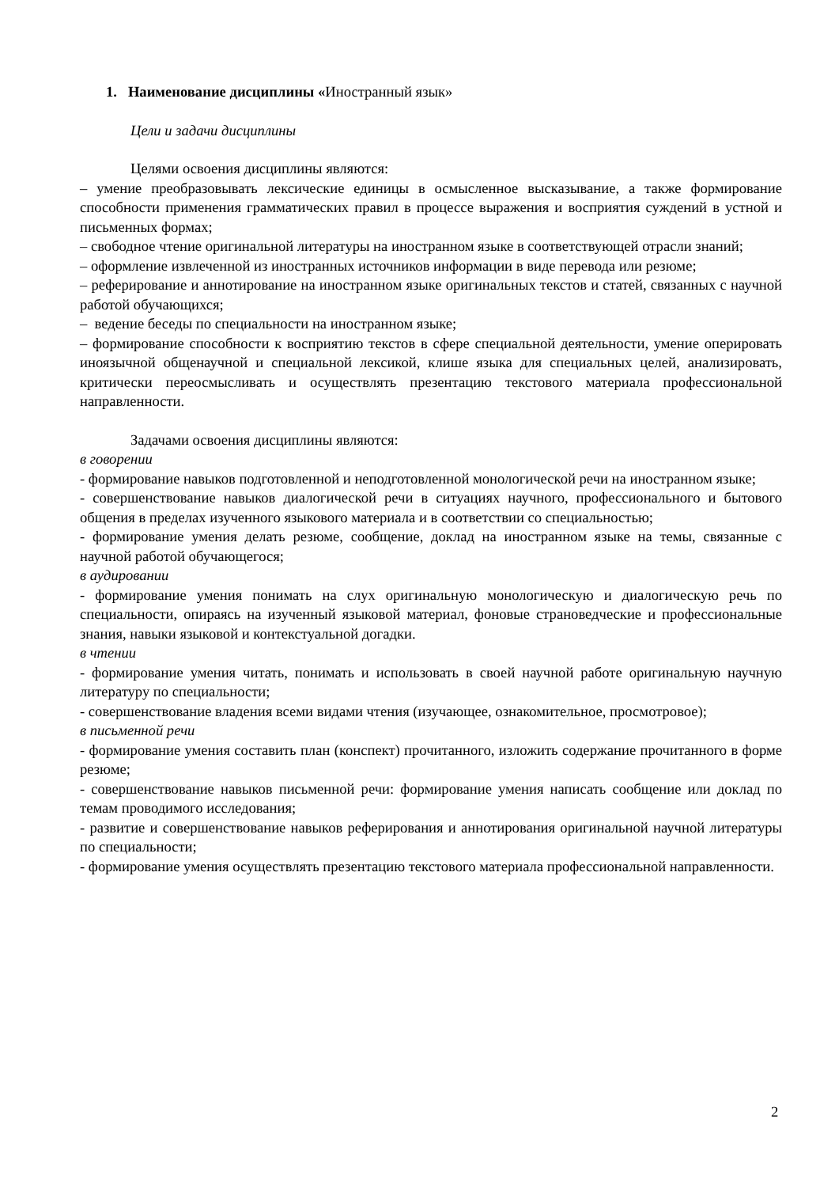1. Наименование дисциплины «Иностранный язык»
Цели и задачи дисциплины
Целями освоения дисциплины являются:
– умение преобразовывать лексические единицы в осмысленное высказывание, а также формирование способности применения грамматических правил в процессе выражения и восприятия суждений в устной и письменных формах;
– свободное чтение оригинальной литературы на иностранном языке в соответствующей отрасли знаний;
– оформление извлеченной из иностранных источников информации в виде перевода или резюме;
– реферирование и аннотирование на иностранном языке оригинальных текстов и статей, связанных с научной работой обучающихся;
– ведение беседы по специальности на иностранном языке;
– формирование способности к восприятию текстов в сфере специальной деятельности, умение оперировать иноязычной общенаучной и специальной лексикой, клише языка для специальных целей, анализировать, критически переосмысливать и осуществлять презентацию текстового материала профессиональной направленности.
Задачами освоения дисциплины являются:
в говорении
- формирование навыков подготовленной и неподготовленной монологической речи на иностранном языке;
- совершенствование навыков диалогической речи в ситуациях научного, профессионального и бытового общения в пределах изученного языкового материала и в соответствии со специальностью;
- формирование умения делать резюме, сообщение, доклад на иностранном языке на темы, связанные с научной работой обучающегося;
в аудировании
- формирование умения понимать на слух оригинальную монологическую и диалогическую речь по специальности, опираясь на изученный языковой материал, фоновые страноведческие и профессиональные знания, навыки языковой и контекстуальной догадки.
в чтении
- формирование умения читать, понимать и использовать в своей научной работе оригинальную научную литературу по специальности;
- совершенствование владения всеми видами чтения (изучающее, ознакомительное, просмотровое);
в письменной речи
- формирование умения составить план (конспект) прочитанного, изложить содержание прочитанного в форме резюме;
- совершенствование навыков письменной речи: формирование умения написать сообщение или доклад по темам проводимого исследования;
- развитие и совершенствование навыков реферирования и аннотирования оригинальной научной литературы по специальности;
- формирование умения осуществлять презентацию текстового материала профессиональной направленности.
2